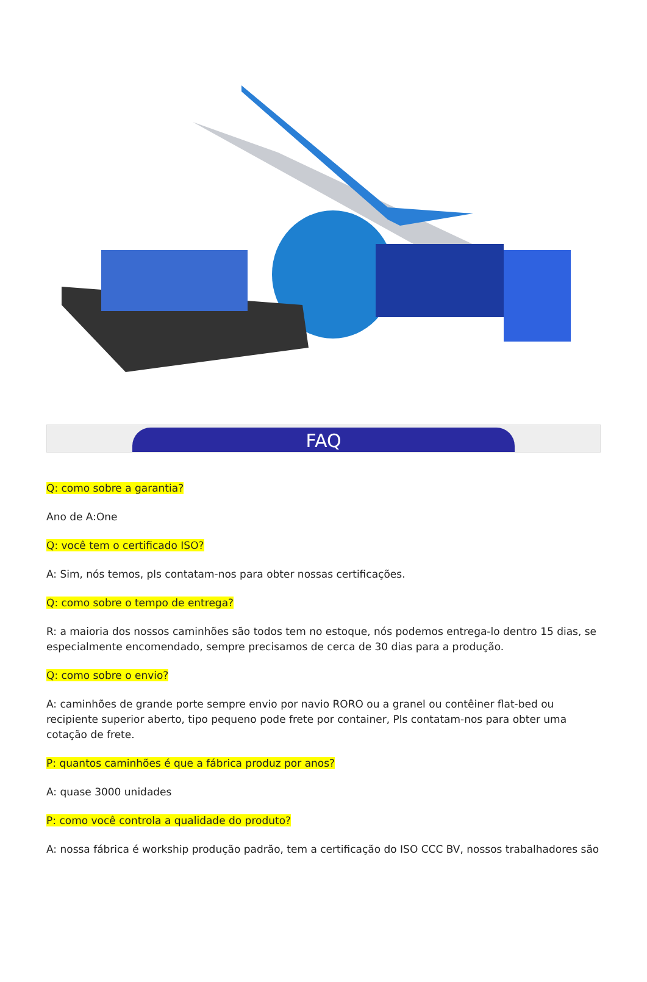FAQ
Q: como sobre a garantia?
Ano de A:One
Q: você tem o certificado ISO?
A: Sim, nós temos, pls contatam-nos para obter nossas certificações.
Q: como sobre o tempo de entrega?
R: a maioria dos nossos caminhões são todos tem no estoque, nós podemos entrega-lo dentro 15 dias, se especialmente encomendado, sempre precisamos de cerca de 30 dias para a produção.
Q: como sobre o envio?
A: caminhões de grande porte sempre envio por navio RORO ou a granel ou contêiner flat-bed ou recipiente superior aberto, tipo pequeno pode frete por container, Pls contatam-nos para obter uma cotação de frete.
P: quantos caminhões é que a fábrica produz por anos?
A: quase 3000 unidades
P: como você controla a qualidade do produto?
A: nossa fábrica é workship produção padrão, tem a certificação do ISO CCC BV, nossos trabalhadores são